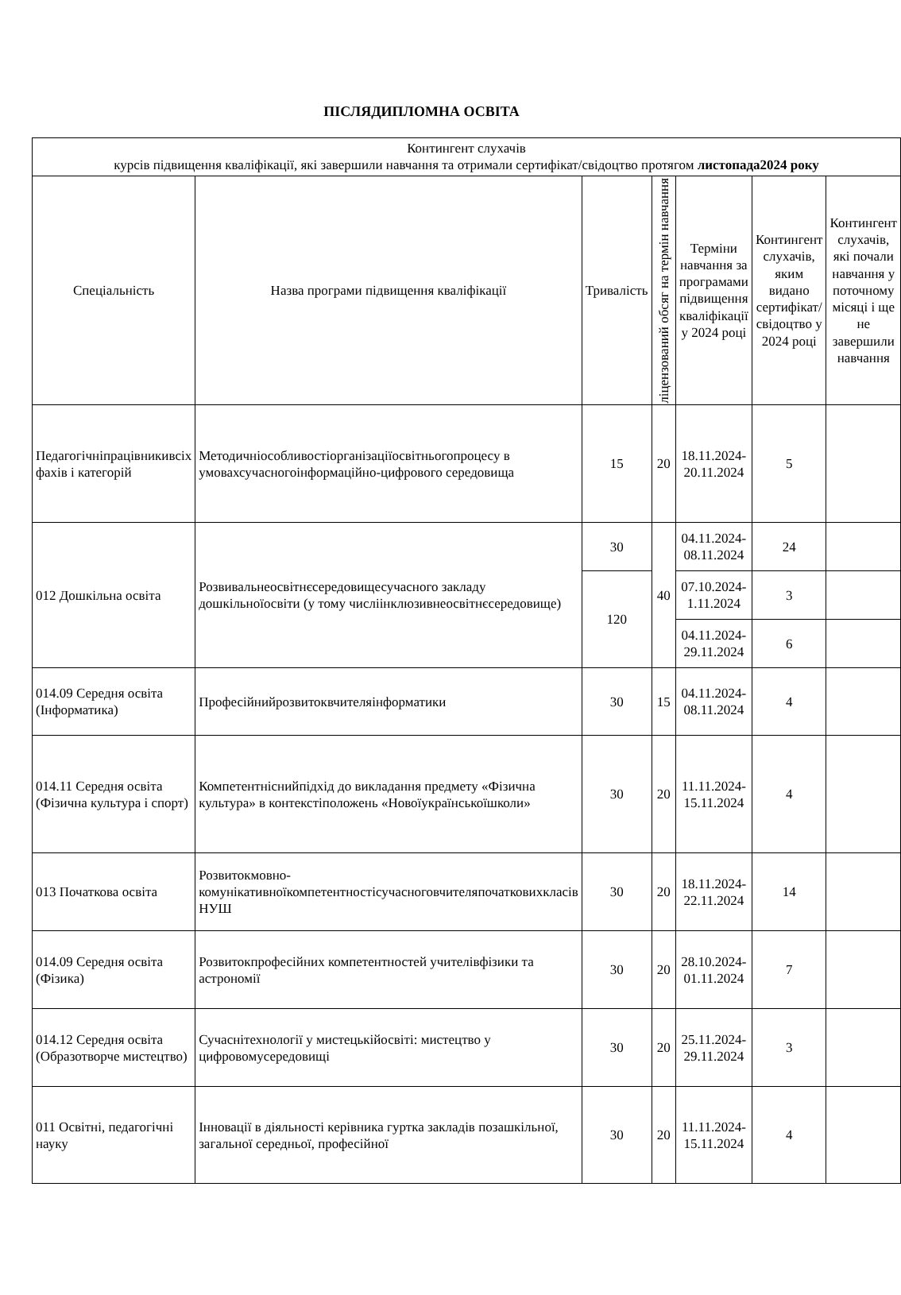ПІСЛЯДИПЛОМНА ОСВІТА
| Контингент слухачів курсів підвищення кваліфікації, які завершили навчання та отримали сертифікат/свідоцтво протягом листопада2024 року | | | | | | |
| --- | --- | --- | --- | --- | --- | --- |
| Спеціальність | Назва програми підвищення кваліфікації | Тривалість | ліцензований обсяг на термін навчання | Терміни навчання за програмами підвищення кваліфікації у 2024 році | Контингент слухачів, яким видано сертифікат/ свідоцтво у 2024 році | Контингент слухачів, які почали навчання у поточному місяці і ще не завершили навчання |
| Педагогічніпрацівникивсіх фахів і категорій | Методичніособливостіорганізаціїосвітньогопроцесу в умовахсучасногоінформаційно-цифрового середовища | 15 | 20 | 18.11.2024-20.11.2024 | 5 | |
| 012 Дошкільна освіта | Розвивальнеосвітнєсередовищесучасного закладу дошкільноїосвіти (у тому числіінклюзивнеосвітнєсередовище) | 30 | 40 | 04.11.2024-08.11.2024 | 24 | |
| | | 120 | | 07.10.2024-1.11.2024 | 3 | |
| | | | | 04.11.2024-29.11.2024 | 6 | |
| 014.09 Середня освіта (Інформатика) | Професійнийрозвитоквчителяінформатики | 30 | 15 | 04.11.2024-08.11.2024 | 4 | |
| 014.11 Середня освіта (Фізична культура і спорт) | Компетентніснийпідхід до викладання предмету «Фізична культура» в контекстіположень «Новоїукраїнськоїшколи» | 30 | 20 | 11.11.2024-15.11.2024 | 4 | |
| 013 Початкова освіта | Розвитокмовно-комунікативноїкомпетентностісучасноговчителяпочатковихкласів НУШ | 30 | 20 | 18.11.2024-22.11.2024 | 14 | |
| 014.09 Середня освіта (Фізика) | Розвитокпрофесійних компетентностей учителівфізики та астрономії | 30 | 20 | 28.10.2024-01.11.2024 | 7 | |
| 014.12 Середня освіта (Образотворче мистецтво) | Сучаснітехнології у мистецькійосвіті: мистецтво у цифровомусередовищі | 30 | 20 | 25.11.2024-29.11.2024 | 3 | |
| 011 Освітні, педагогічні науку | Інновації в діяльності керівника гуртка закладів позашкільної, загальної середньої, професійної | 30 | 20 | 11.11.2024-15.11.2024 | 4 | |